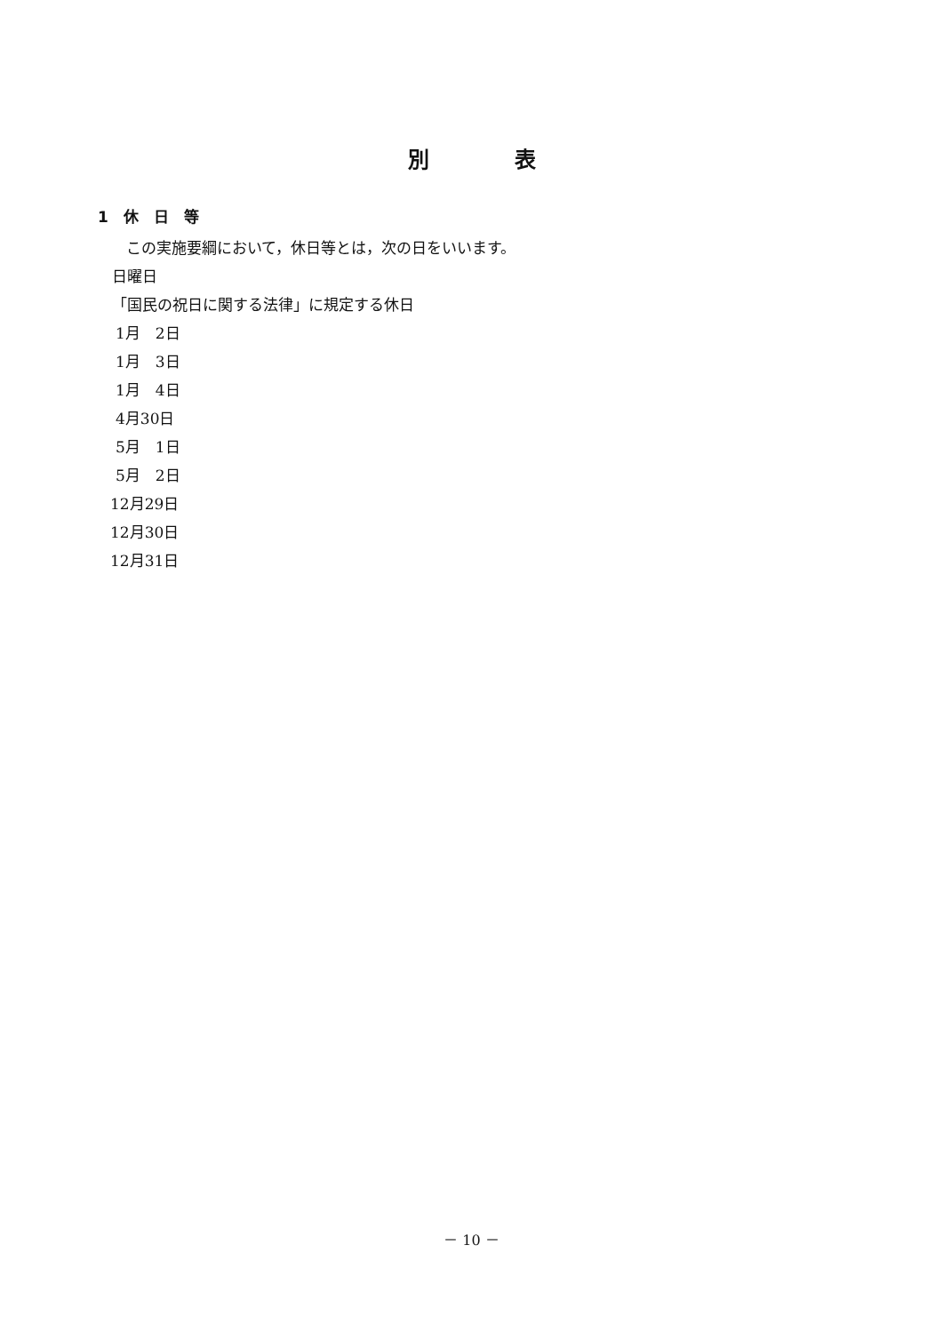別　　　　表
1　休　日　等
この実施要綱において，休日等とは，次の日をいいます。
日曜日
「国民の祝日に関する法律」に規定する休日
1月　2日
1月　3日
1月　4日
4月30日
5月　1日
5月　2日
12月29日
12月30日
12月31日
－ 10 －